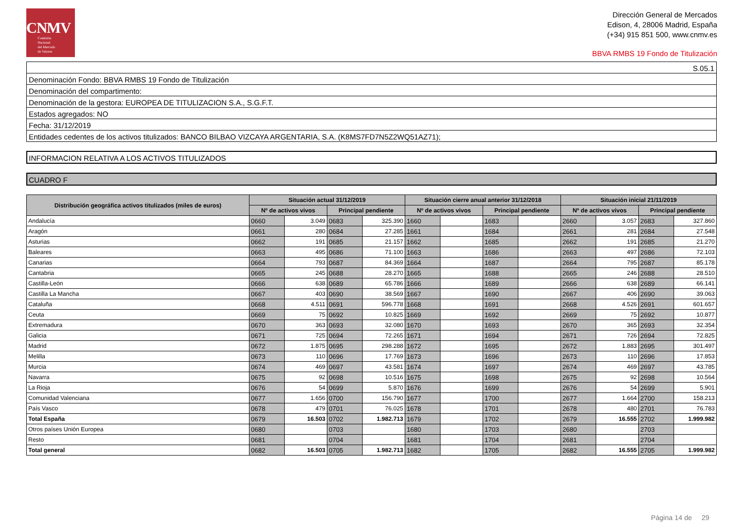CNMV
Comisión
Nacional
del Mercado
de Valores
Dirección General de Mercados
Edison, 4, 28006 Madrid, España
(+34) 915 851 500, www.cnmv.es
BBVA RMBS 19 Fondo de Titulización
S.05.1
Denominación Fondo: BBVA RMBS 19 Fondo de Titulización
Denominación del compartimento:
Denominación de la gestora: EUROPEA DE TITULIZACION S.A., S.G.F.T.
Estados agregados: NO
Fecha: 31/12/2019
Entidades cedentes de los activos titulizados: BANCO BILBAO VIZCAYA ARGENTARIA, S.A. (K8MS7FD7N5Z2WQ51AZ71);
INFORMACION RELATIVA A LOS ACTIVOS TITULIZADOS
CUADRO F
| Distribución geográfica activos titulizados (miles de euros) | Situación actual 31/12/2019 | | | | Situación cierre anual anterior 31/12/2018 | | | | Situación inicial 21/11/2019 | | | |
| --- | --- | --- | --- | --- | --- | --- | --- | --- | --- | --- | --- | --- |
| | Nº de activos vivos | | Principal pendiente | | Nº de activos vivos | | Principal pendiente | | Nº de activos vivos | | Principal pendiente | |
| Andalucía | 0660 | 3.049 | 0683 | 325.390 | 1660 | | 1683 | | 2660 | 3.057 | 2683 | 327.860 |
| Aragón | 0661 | 280 | 0684 | 27.285 | 1661 | | 1684 | | 2661 | 281 | 2684 | 27.548 |
| Asturias | 0662 | 191 | 0685 | 21.157 | 1662 | | 1685 | | 2662 | 191 | 2685 | 21.270 |
| Baleares | 0663 | 495 | 0686 | 71.100 | 1663 | | 1686 | | 2663 | 497 | 2686 | 72.103 |
| Canarias | 0664 | 793 | 0687 | 84.369 | 1664 | | 1687 | | 2664 | 795 | 2687 | 85.178 |
| Cantabria | 0665 | 245 | 0688 | 28.270 | 1665 | | 1688 | | 2665 | 246 | 2688 | 28.510 |
| Castilla-León | 0666 | 638 | 0689 | 65.786 | 1666 | | 1689 | | 2666 | 638 | 2689 | 66.141 |
| Castilla La Mancha | 0667 | 403 | 0690 | 38.569 | 1667 | | 1690 | | 2667 | 406 | 2690 | 39.063 |
| Cataluña | 0668 | 4.511 | 0691 | 596.778 | 1668 | | 1691 | | 2668 | 4.526 | 2691 | 601.657 |
| Ceuta | 0669 | 75 | 0692 | 10.825 | 1669 | | 1692 | | 2669 | 75 | 2692 | 10.877 |
| Extremadura | 0670 | 363 | 0693 | 32.080 | 1670 | | 1693 | | 2670 | 365 | 2693 | 32.354 |
| Galicia | 0671 | 725 | 0694 | 72.265 | 1671 | | 1694 | | 2671 | 726 | 2694 | 72.825 |
| Madrid | 0672 | 1.875 | 0695 | 298.288 | 1672 | | 1695 | | 2672 | 1.883 | 2695 | 301.497 |
| Melilla | 0673 | 110 | 0696 | 17.769 | 1673 | | 1696 | | 2673 | 110 | 2696 | 17.853 |
| Murcia | 0674 | 469 | 0697 | 43.581 | 1674 | | 1697 | | 2674 | 469 | 2697 | 43.785 |
| Navarra | 0675 | 92 | 0698 | 10.516 | 1675 | | 1698 | | 2675 | 92 | 2698 | 10.564 |
| La Rioja | 0676 | 54 | 0699 | 5.870 | 1676 | | 1699 | | 2676 | 54 | 2699 | 5.901 |
| Comunidad Valenciana | 0677 | 1.656 | 0700 | 156.790 | 1677 | | 1700 | | 2677 | 1.664 | 2700 | 158.213 |
| País Vasco | 0678 | 479 | 0701 | 76.025 | 1678 | | 1701 | | 2678 | 480 | 2701 | 76.783 |
| Total España | 0679 | 16.503 | 0702 | 1.982.713 | 1679 | | 1702 | | 2679 | 16.555 | 2702 | 1.999.982 |
| Otros países Unión Europea | 0680 | | 0703 | | 1680 | | 1703 | | 2680 | | 2703 | |
| Resto | 0681 | | 0704 | | 1681 | | 1704 | | 2681 | | 2704 | |
| Total general | 0682 | 16.503 | 0705 | 1.982.713 | 1682 | | 1705 | | 2682 | 16.555 | 2705 | 1.999.982 |
Página 14 de 29